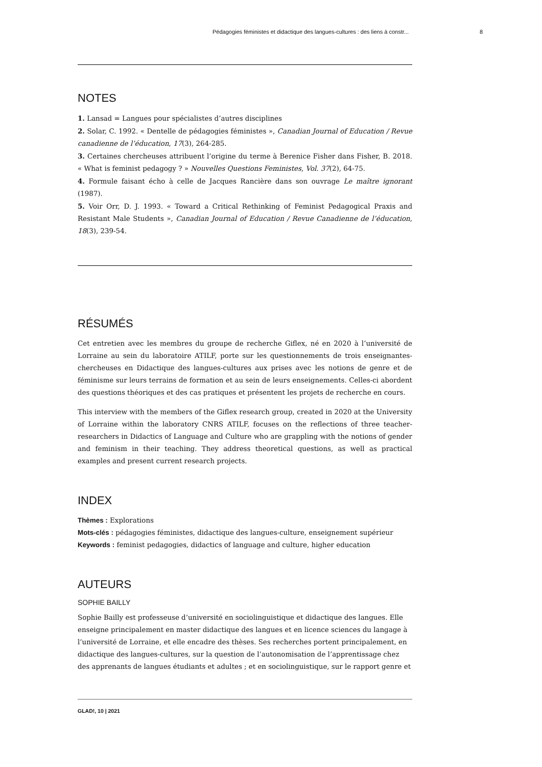Pédagogies féministes et didactique des langues-cultures : des liens à constr... 8
NOTES
1. Lansad = Langues pour spécialistes d’autres disciplines
2. Solar, C. 1992. « Dentelle de pédagogies féministes », Canadian Journal of Education / Revue canadienne de l’éducation, 17(3), 264-285.
3. Certaines chercheuses attribuent l’origine du terme à Berenice Fisher dans Fisher, B. 2018. « What is feminist pedagogy ? » Nouvelles Questions Feministes, Vol. 37(2), 64-75.
4. Formule faisant écho à celle de Jacques Rancière dans son ouvrage Le maître ignorant (1987).
5. Voir Orr, D. J. 1993. « Toward a Critical Rethinking of Feminist Pedagogical Praxis and Resistant Male Students », Canadian Journal of Education / Revue Canadienne de l’éducation, 18(3), 239-54.
RÉSUMÉS
Cet entretien avec les membres du groupe de recherche Giflex, né en 2020 à l’université de Lorraine au sein du laboratoire ATILF, porte sur les questionnements de trois enseignantes-chercheuses en Didactique des langues-cultures aux prises avec les notions de genre et de féminisme sur leurs terrains de formation et au sein de leurs enseignements. Celles-ci abordent des questions théoriques et des cas pratiques et présentent les projets de recherche en cours.
This interview with the members of the Giflex research group, created in 2020 at the University of Lorraine within the laboratory CNRS ATILF, focuses on the reflections of three teacher-researchers in Didactics of Language and Culture who are grappling with the notions of gender and feminism in their teaching. They address theoretical questions, as well as practical examples and present current research projects.
INDEX
Thèmes : Explorations
Mots-clés : pédagogies féministes, didactique des langues-culture, enseignement supérieur
Keywords : feminist pedagogies, didactics of language and culture, higher education
AUTEURS
SOPHIE BAILLY
Sophie Bailly est professeuse d’université en sociolinguistique et didactique des langues. Elle enseigne principalement en master didactique des langues et en licence sciences du langage à l’université de Lorraine, et elle encadre des thèses. Ses recherches portent principalement, en didactique des langues-cultures, sur la question de l’autonomisation de l’apprentissage chez des apprenants de langues étudiants et adultes ; et en sociolinguistique, sur le rapport genre et
GLAD!, 10 | 2021